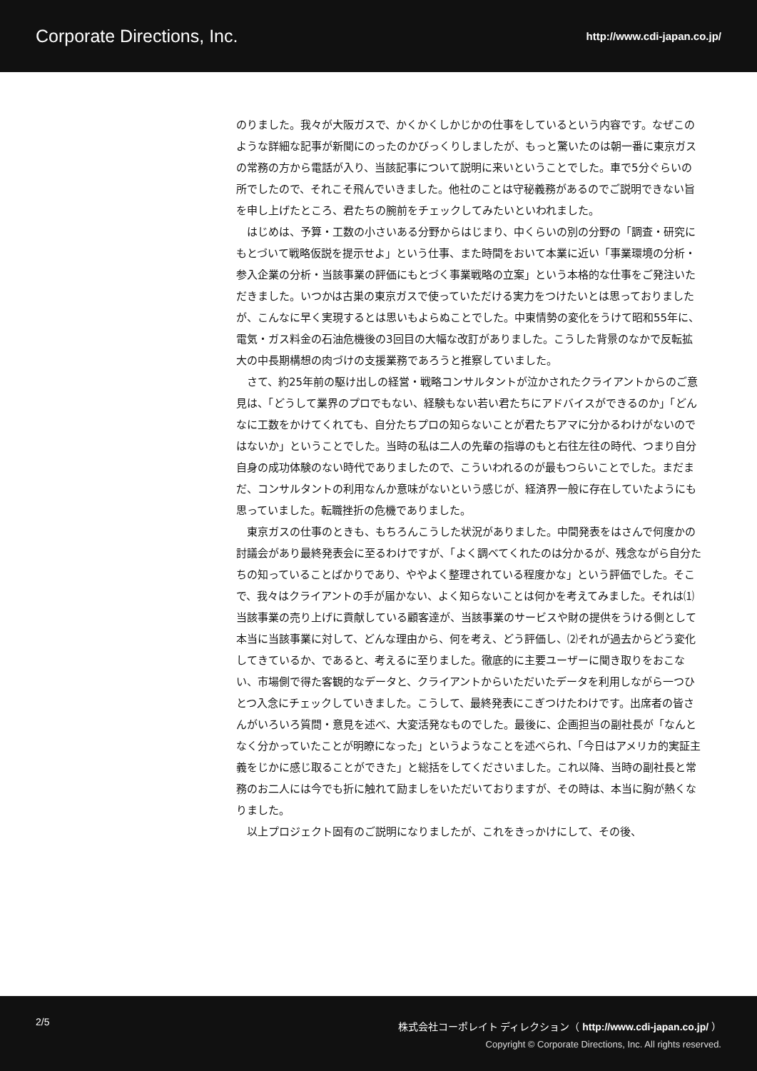Corporate Directions, Inc. http://www.cdi-japan.co.jp/
のりました。我々が大阪ガスで、かくかくしかじかの仕事をしているという内容です。なぜこのような詳細な記事が新聞にのったのかびっくりしましたが、もっと驚いたのは朝一番に東京ガスの常務の方から電話が入り、当該記事について説明に来いということでした。車で5分ぐらいの所でしたので、それこそ飛んでいきました。他社のことは守秘義務があるのでご説明できない旨を申し上げたところ、君たちの腕前をチェックしてみたいといわれました。
はじめは、予算・工数の小さいある分野からはじまり、中くらいの別の分野の「調査・研究にもとづいて戦略仮説を提示せよ」という仕事、また時間をおいて本業に近い「事業環境の分析・参入企業の分析・当該事業の評価にもとづく事業戦略の立案」という本格的な仕事をご発注いただきました。いつかは古巣の東京ガスで使っていただける実力をつけたいとは思っておりましたが、こんなに早く実現するとは思いもよらぬことでした。中東情勢の変化をうけて昭和55年に、電気・ガス料金の石油危機後の3回目の大幅な改訂がありました。こうした背景のなかで反転拡大の中長期構想の肉づけの支援業務であろうと推察していました。
さて、約25年前の駆け出しの経営・戦略コンサルタントが泣かされたクライアントからのご意見は、「どうして業界のプロでもない、経験もない若い君たちにアドバイスができるのか」「どんなに工数をかけてくれても、自分たちプロの知らないことが君たちアマに分かるわけがないのではないか」ということでした。当時の私は二人の先輩の指導のもと右往左往の時代、つまり自分自身の成功体験のない時代でありましたので、こういわれるのが最もつらいことでした。まだまだ、コンサルタントの利用なんか意味がないという感じが、経済界一般に存在していたようにも思っていました。転職挫折の危機でありました。
東京ガスの仕事のときも、もちろんこうした状況がありました。中間発表をはさんで何度かの討議会があり最終発表会に至るわけですが、「よく調べてくれたのは分かるが、残念ながら自分たちの知っていることばかりであり、ややよく整理されている程度かな」という評価でした。そこで、我々はクライアントの手が届かない、よく知らないことは何かを考えてみました。それは⑴当該事業の売り上げに貢献している顧客達が、当該事業のサービスや財の提供をうける側として本当に当該事業に対して、どんな理由から、何を考え、どう評価し、⑵それが過去からどう変化してきているか、であると、考えるに至りました。徹底的に主要ユーザーに聞き取りをおこない、市場側で得た客観的なデータと、クライアントからいただいたデータを利用しながら一つひとつ入念にチェックしていきました。こうして、最終発表にこぎつけたわけです。出席者の皆さんがいろいろ質問・意見を述べ、大変活発なものでした。最後に、企画担当の副社長が「なんとなく分かっていたことが明瞭になった」というようなことを述べられ、「今日はアメリカ的実証主義をじかに感じ取ることができた」と総括をしてくださいました。これ以降、当時の副社長と常務のお二人には今でも折に触れて励ましをいただいておりますが、その時は、本当に胸が熱くなりました。
以上プロジェクト固有のご説明になりましたが、これをきっかけにして、その後、
2/5 株式会社コーポレイト ディレクション（ http://www.cdi-japan.co.jp/ ）
Copyright © Corporate Directions, Inc. All rights reserved.